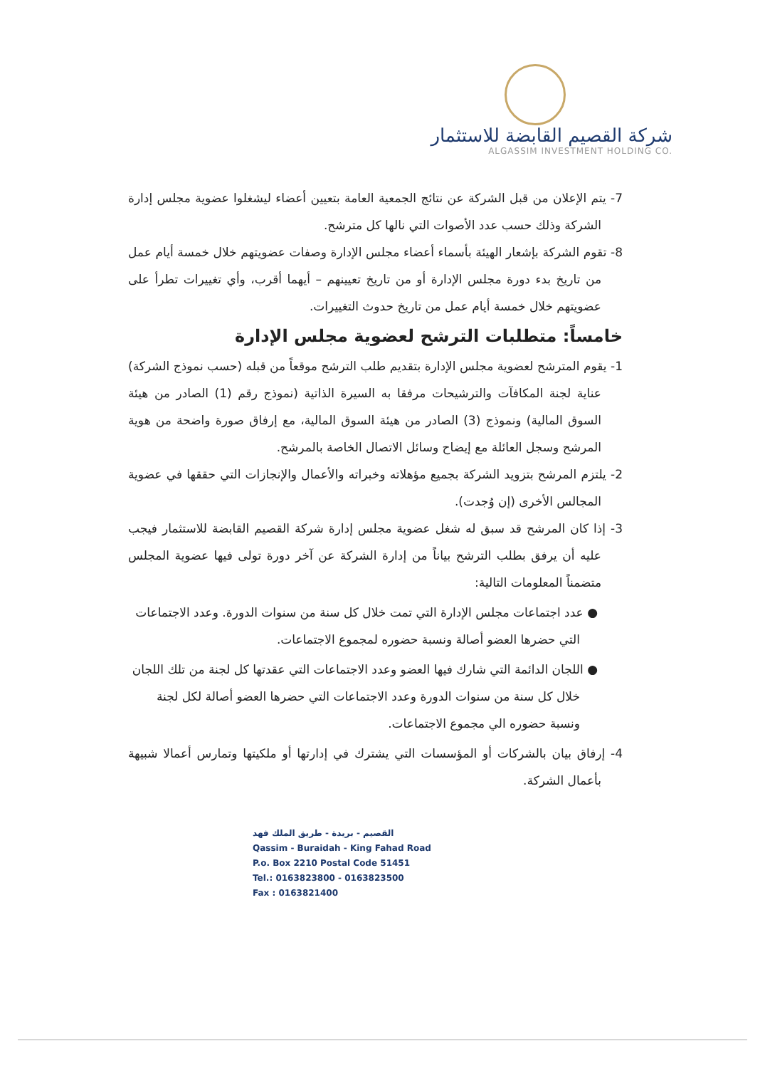شركة القصيم القابضة للاستثمار
ALGASSIM INVESTMENT HOLDING CO.
7- يتم الإعلان من قبل الشركة عن نتائج الجمعية العامة بتعيين أعضاء ليشغلوا عضوية مجلس إدارة الشركة وذلك حسب عدد الأصوات التي نالها كل مترشح.
8- تقوم الشركة بإشعار الهيئة بأسماء أعضاء مجلس الإدارة وصفات عضويتهم خلال خمسة أيام عمل من تاريخ بدء دورة مجلس الإدارة أو من تاريخ تعيينهم – أيهما أقرب، وأي تغييرات تطرأ على عضويتهم خلال خمسة أيام عمل من تاريخ حدوث التغييرات.
خامساً: متطلبات الترشح لعضوية مجلس الإدارة
1- يقوم المترشح لعضوية مجلس الإدارة بتقديم طلب الترشح موقعاً من قبله (حسب نموذج الشركة) عناية لجنة المكافآت والترشيحات مرفقا به السيرة الذاتية (نموذج رقم (1) الصادر من هيئة السوق المالية) ونموذج (3) الصادر من هيئة السوق المالية، مع إرفاق صورة واضحة من هوية المرشح وسجل العائلة مع إيضاح وسائل الاتصال الخاصة بالمرشح.
2- يلتزم المرشح بتزويد الشركة بجميع مؤهلاته وخبراته والأعمال والإنجازات التي حققها في عضوية المجالس الأخرى (إن وُجدت).
3- إذا كان المرشح قد سبق له شغل عضوية مجلس إدارة شركة القصيم القابضة للاستثمار فيجب عليه أن يرفق بطلب الترشح بياناً من إدارة الشركة عن آخر دورة تولى فيها عضوية المجلس متضمناً المعلومات التالية:
● عدد اجتماعات مجلس الإدارة التي تمت خلال كل سنة من سنوات الدورة. وعدد الاجتماعات التي حضرها العضو أصالة ونسبة حضوره لمجموع الاجتماعات.
● اللجان الدائمة التي شارك فيها العضو وعدد الاجتماعات التي عقدتها كل لجنة من تلك اللجان خلال كل سنة من سنوات الدورة وعدد الاجتماعات التي حضرها العضو أصالة لكل لجنة ونسبة حضوره الي مجموع الاجتماعات.
4- إرفاق بيان بالشركات أو المؤسسات التي يشترك في إدارتها أو ملكيتها وتمارس أعمالا شبيهة بأعمال الشركة.
القصيم - بريدة - طريق الملك فهد
Qassim - Buraidah - King Fahad Road
P.o. Box 2210 Postal Code 51451
Tel.: 0163823800 - 0163823500
Fax : 0163821400